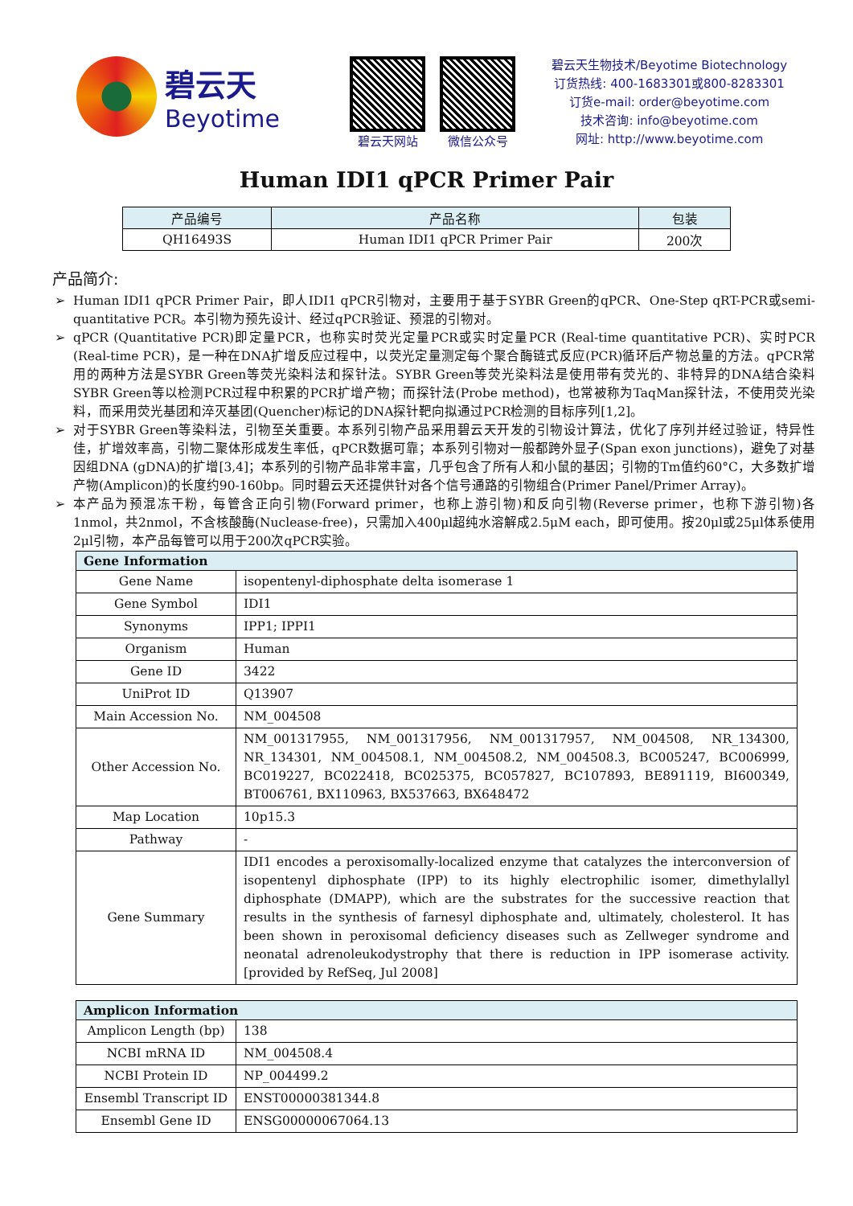碧云天
Beyotime
碧云天网站 微信公众号
碧云天生物技术/Beyotime Biotechnology
订货热线: 400-1683301或800-8283301
订货e-mail: order@beyotime.com
技术咨询: info@beyotime.com
网址: http://www.beyotime.com
Human IDI1 qPCR Primer Pair
| 产品编号 | 产品名称 | 包装 |
| --- | --- | --- |
| QH16493S | Human IDI1 qPCR Primer Pair | 200次 |
产品简介:
Human IDI1 qPCR Primer Pair，即人IDI1 qPCR引物对，主要用于基于SYBR Green的qPCR、One-Step qRT-PCR或semi-quantitative PCR。本引物为预先设计、经过qPCR验证、预混的引物对。
qPCR (Quantitative PCR)即定量PCR，也称实时荧光定量PCR或实时定量PCR (Real-time quantitative PCR)、实时PCR (Real-time PCR)，是一种在DNA扩增反应过程中，以荧光定量测定每个聚合酶链式反应(PCR)循环后产物总量的方法。qPCR常用的两种方法是SYBR Green等荧光染料法和探针法。SYBR Green等荧光染料法是使用带有荧光的、非特异的DNA结合染料SYBR Green等以检测PCR过程中积累的PCR扩增产物；而探针法(Probe method)，也常被称为TaqMan探针法，不使用荧光染料，而采用荧光基团和淬灭基团(Quencher)标记的DNA探针靶向拟通过PCR检测的目标序列[1,2]。
对于SYBR Green等染料法，引物至关重要。本系列引物产品采用碧云天开发的引物设计算法，优化了序列并经过验证，特异性佳，扩增效率高，引物二聚体形成发生率低，qPCR数据可靠；本系列引物对一般都跨外显子(Span exon junctions)，避免了对基因组DNA (gDNA)的扩增[3,4]；本系列的引物产品非常丰富，几乎包含了所有人和小鼠的基因；引物的Tm值约60°C，大多数扩增产物(Amplicon)的长度约90-160bp。同时碧云天还提供针对各个信号通路的引物组合(Primer Panel/Primer Array)。
本产品为预混冻干粉，每管含正向引物(Forward primer，也称上游引物)和反向引物(Reverse primer，也称下游引物)各1nmol，共2nmol，不含核酸酶(Nuclease-free)，只需加入400μl超纯水溶解成2.5μM each，即可使用。按20μl或25μl体系使用2μl引物，本产品每管可以用于200次qPCR实验。
| Gene Information | |
| --- | --- |
| Gene Name | isopentenyl-diphosphate delta isomerase 1 |
| Gene Symbol | IDI1 |
| Synonyms | IPP1; IPPI1 |
| Organism | Human |
| Gene ID | 3422 |
| UniProt ID | Q13907 |
| Main Accession No. | NM_004508 |
| Other Accession No. | NM_001317955, NM_001317956, NM_001317957, NM_004508, NR_134300, NR_134301, NM_004508.1, NM_004508.2, NM_004508.3, BC005247, BC006999, BC019227, BC022418, BC025375, BC057827, BC107893, BE891119, BI600349, BT006761, BX110963, BX537663, BX648472 |
| Map Location | 10p15.3 |
| Pathway | - |
| Gene Summary | IDI1 encodes a peroxisomally-localized enzyme that catalyzes the interconversion of isopentenyl diphosphate (IPP) to its highly electrophilic isomer, dimethylallyl diphosphate (DMAPP), which are the substrates for the successive reaction that results in the synthesis of farnesyl diphosphate and, ultimately, cholesterol. It has been shown in peroxisomal deficiency diseases such as Zellweger syndrome and neonatal adrenoleukodystrophy that there is reduction in IPP isomerase activity. [provided by RefSeq, Jul 2008] |
| Amplicon Information | |
| --- | --- |
| Amplicon Length (bp) | 138 |
| NCBI mRNA ID | NM_004508.4 |
| NCBI Protein ID | NP_004499.2 |
| Ensembl Transcript ID | ENST00000381344.8 |
| Ensembl Gene ID | ENSG00000067064.13 |